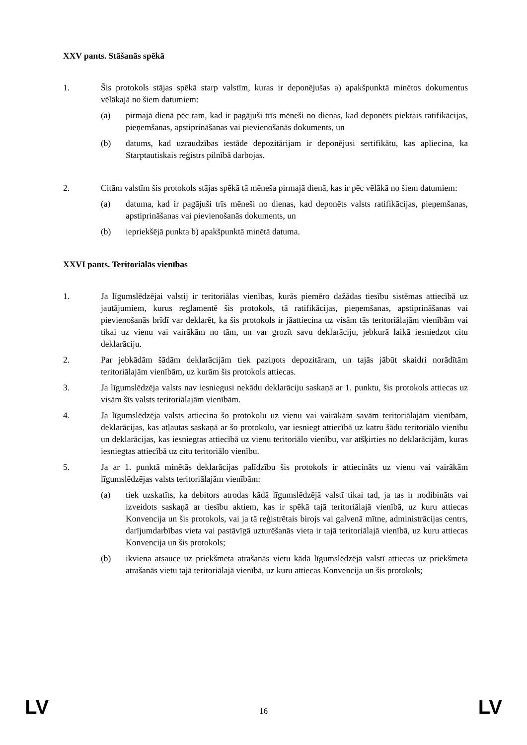XXV pants. Stāšanās spēkā
1. Šis protokols stājas spēkā starp valstīm, kuras ir deponējušas a) apakšpunktā minētos dokumentus vēlākajā no šiem datumiem:
(a) pirmajā dienā pēc tam, kad ir pagājuši trīs mēneši no dienas, kad deponēts piektais ratifikācijas, pieņemšanas, apstiprināšanas vai pievienošanās dokuments, un
(b) datums, kad uzraudzības iestāde depozitārijam ir deponējusi sertifikātu, kas apliecina, ka Starptautiskais reģistrs pilnībā darbojas.
2. Citām valstīm šis protokols stājas spēkā tā mēneša pirmajā dienā, kas ir pēc vēlākā no šiem datumiem:
(a) datuma, kad ir pagājuši trīs mēneši no dienas, kad deponēts valsts ratifikācijas, pieņemšanas, apstiprināšanas vai pievienošanās dokuments, un
(b) iepriekšējā punkta b) apakšpunktā minētā datuma.
XXVI pants. Teritoriālās vienības
1. Ja līgumslēdzējai valstij ir teritoriālas vienības, kurās piemēro dažādas tiesību sistēmas attiecībā uz jautājumiem, kurus reglamentē šis protokols, tā ratifikācijas, pieņemšanas, apstiprināšanas vai pievienošanās brīdī var deklarēt, ka šis protokols ir jāattiecina uz visām tās teritoriālajām vienībām vai tikai uz vienu vai vairākām no tām, un var grozīt savu deklarāciju, jebkurā laikā iesniedzot citu deklarāciju.
2. Par jebkādām šādām deklarācijām tiek paziņots depozitāram, un tajās jābūt skaidri norādītām teritoriālajām vienībām, uz kurām šis protokols attiecas.
3. Ja līgumslēdzēja valsts nav iesniegusi nekādu deklarāciju saskaņā ar 1. punktu, šis protokols attiecas uz visām šīs valsts teritoriālajām vienībām.
4. Ja līgumslēdzēja valsts attiecina šo protokolu uz vienu vai vairākām savām teritoriālajām vienībām, deklarācijas, kas atļautas saskaņā ar šo protokolu, var iesniegt attiecībā uz katru šādu teritoriālo vienību un deklarācijas, kas iesniegtas attiecībā uz vienu teritoriālo vienību, var atšķirties no deklarācijām, kuras iesniegtas attiecībā uz citu teritoriālo vienību.
5. Ja ar 1. punktā minētās deklarācijas palīdzību šis protokols ir attiecināts uz vienu vai vairākām līgumslēdzējas valsts teritoriālajām vienībām:
(a) tiek uzskatīts, ka debitors atrodas kādā līgumslēdzējā valstī tikai tad, ja tas ir nodibināts vai izveidots saskaņā ar tiesību aktiem, kas ir spēkā tajā teritoriālajā vienībā, uz kuru attiecas Konvencija un šis protokols, vai ja tā reģistrētais birojs vai galvenā mītne, administrācijas centrs, darījumdarbības vieta vai pastāvīgā uzturēšanās vieta ir tajā teritoriālajā vienībā, uz kuru attiecas Konvencija un šis protokols;
(b) ikviena atsauce uz priekšmeta atrašanās vietu kādā līgumslēdzējā valstī attiecas uz priekšmeta atrašanās vietu tajā teritoriālajā vienībā, uz kuru attiecas Konvencija un šis protokols;
LV
16
LV